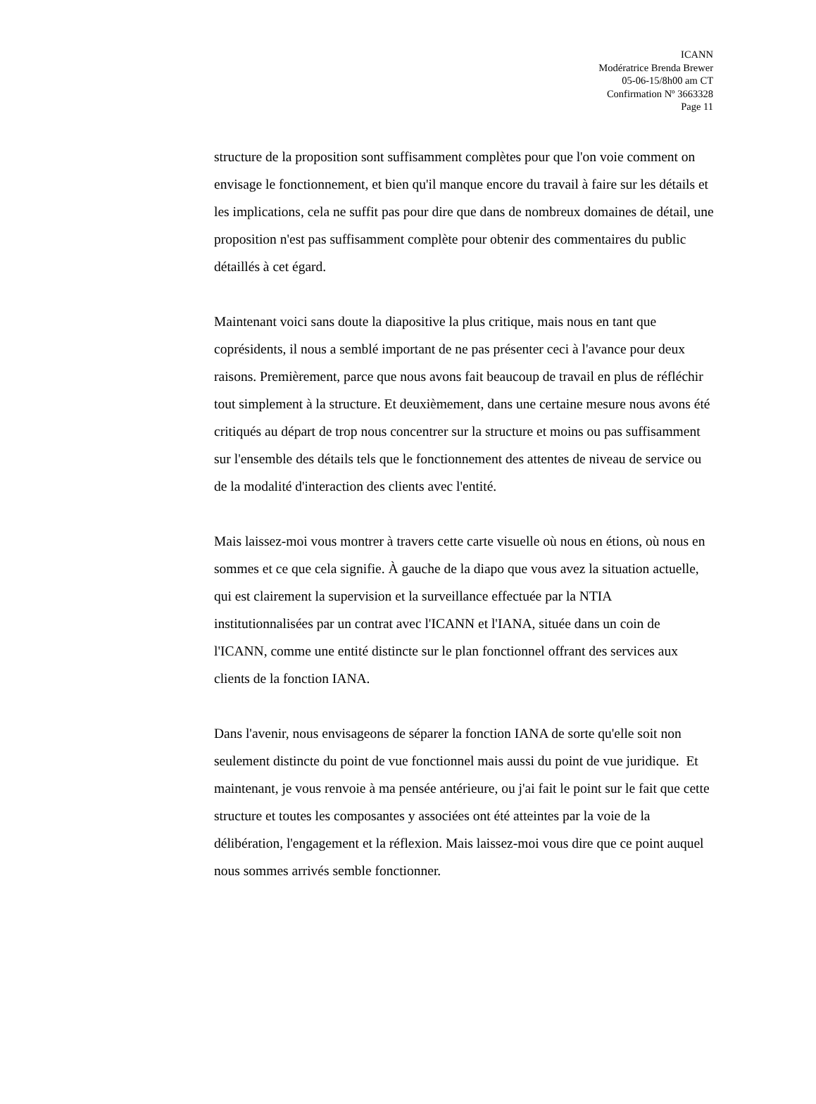ICANN
Modératrice Brenda Brewer
05-06-15/8h00 am CT
Confirmation Nº 3663328
Page 11
structure de la proposition sont suffisamment complètes pour que l'on voie comment on envisage le fonctionnement, et bien qu'il manque encore du travail à faire sur les détails et les implications, cela ne suffit pas pour dire que dans de nombreux domaines de détail, une proposition n'est pas suffisamment complète pour obtenir des commentaires du public détaillés à cet égard.
Maintenant voici sans doute la diapositive la plus critique, mais nous en tant que coprésidents, il nous a semblé important de ne pas présenter ceci à l'avance pour deux raisons. Premièrement, parce que nous avons fait beaucoup de travail en plus de réfléchir tout simplement à la structure. Et deuxièmement, dans une certaine mesure nous avons été critiqués au départ de trop nous concentrer sur la structure et moins ou pas suffisamment sur l'ensemble des détails tels que le fonctionnement des attentes de niveau de service ou de la modalité d'interaction des clients avec l'entité.
Mais laissez-moi vous montrer à travers cette carte visuelle où nous en étions, où nous en sommes et ce que cela signifie. À gauche de la diapo que vous avez la situation actuelle, qui est clairement la supervision et la surveillance effectuée par la NTIA institutionnalisées par un contrat avec l'ICANN et l'IANA, située dans un coin de l'ICANN, comme une entité distincte sur le plan fonctionnel offrant des services aux clients de la fonction IANA.
Dans l'avenir, nous envisageons de séparer la fonction IANA de sorte qu'elle soit non seulement distincte du point de vue fonctionnel mais aussi du point de vue juridique. Et maintenant, je vous renvoie à ma pensée antérieure, ou j'ai fait le point sur le fait que cette structure et toutes les composantes y associées ont été atteintes par la voie de la délibération, l'engagement et la réflexion. Mais laissez-moi vous dire que ce point auquel nous sommes arrivés semble fonctionner.